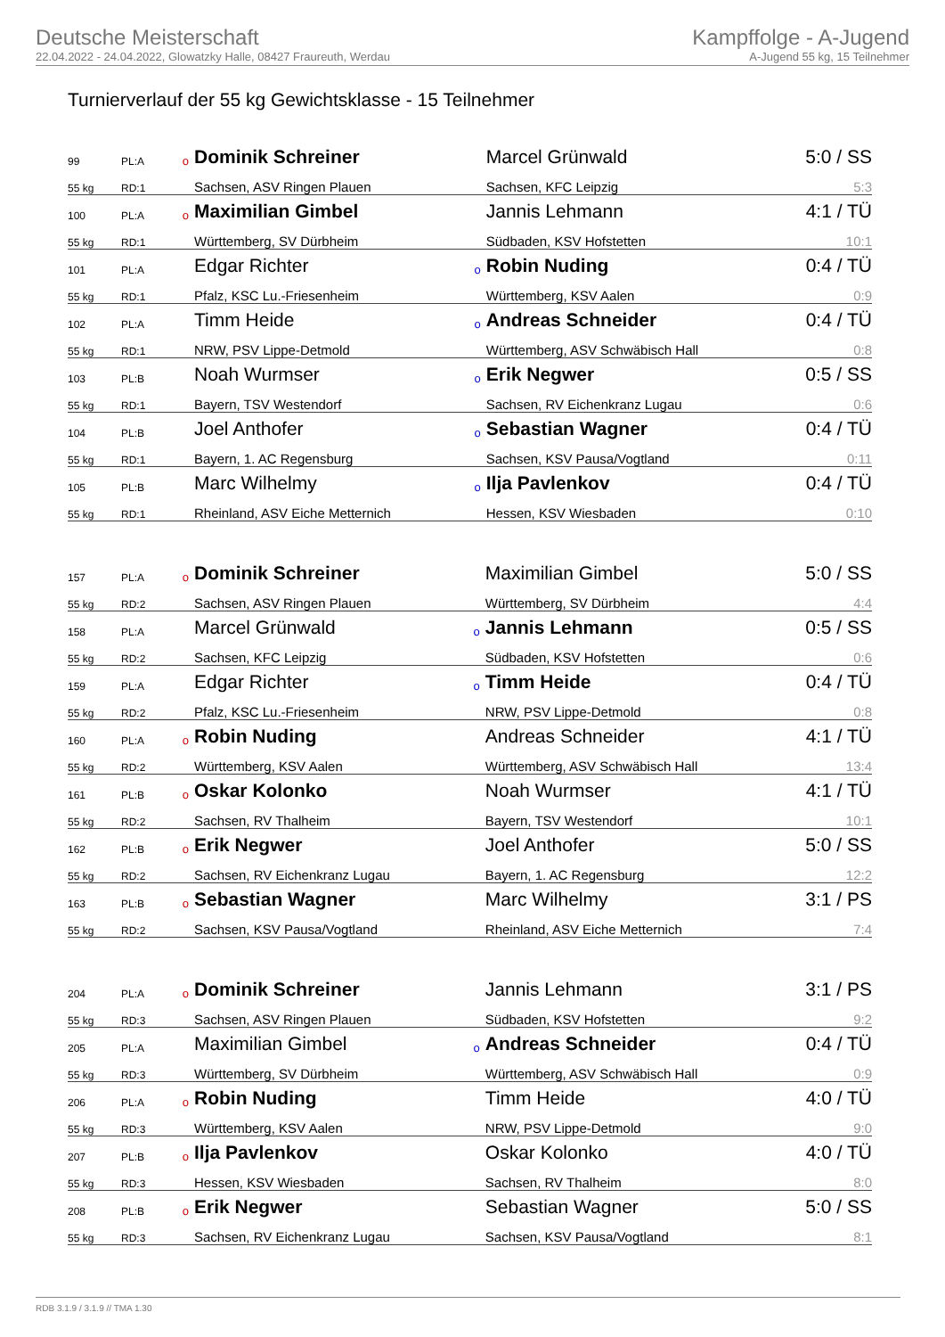Deutsche Meisterschaft
22.04.2022 - 24.04.2022, Glowatzky Halle, 08427 Fraureuth, Werdau
Kampffolge - A-Jugend
A-Jugend 55 kg, 15 Teilnehmer
Turnierverlauf der 55 kg Gewichtsklasse - 15 Teilnehmer
| 99 | PL:A | o | Dominik Schreiner | | Marcel Grünwald | 5:0 / SS |
| 55 kg | RD:1 | | Sachsen, ASV Ringen Plauen | | Sachsen, KFC Leipzig | 5:3 |
| 100 | PL:A | o | Maximilian Gimbel | | Jannis Lehmann | 4:1 / TÜ |
| 55 kg | RD:1 | | Württemberg, SV Dürbheim | | Südbaden, KSV Hofstetten | 10:1 |
| 101 | PL:A | | Edgar Richter | o | Robin Nuding | 0:4 / TÜ |
| 55 kg | RD:1 | | Pfalz, KSC Lu.-Friesenheim | | Württemberg, KSV Aalen | 0:9 |
| 102 | PL:A | | Timm Heide | o | Andreas Schneider | 0:4 / TÜ |
| 55 kg | RD:1 | | NRW, PSV Lippe-Detmold | | Württemberg, ASV Schwäbisch Hall | 0:8 |
| 103 | PL:B | | Noah Wurmser | o | Erik Negwer | 0:5 / SS |
| 55 kg | RD:1 | | Bayern, TSV Westendorf | | Sachsen, RV Eichenkranz Lugau | 0:6 |
| 104 | PL:B | | Joel Anthofer | o | Sebastian Wagner | 0:4 / TÜ |
| 55 kg | RD:1 | | Bayern, 1. AC Regensburg | | Sachsen, KSV Pausa/Vogtland | 0:11 |
| 105 | PL:B | | Marc Wilhelmy | o | Ilja Pavlenkov | 0:4 / TÜ |
| 55 kg | RD:1 | | Rheinland, ASV Eiche Metternich | | Hessen, KSV Wiesbaden | 0:10 |
| 157 | PL:A | o | Dominik Schreiner | | Maximilian Gimbel | 5:0 / SS |
| 55 kg | RD:2 | | Sachsen, ASV Ringen Plauen | | Württemberg, SV Dürbheim | 4:4 |
| 158 | PL:A | | Marcel Grünwald | o | Jannis Lehmann | 0:5 / SS |
| 55 kg | RD:2 | | Sachsen, KFC Leipzig | | Südbaden, KSV Hofstetten | 0:6 |
| 159 | PL:A | | Edgar Richter | o | Timm Heide | 0:4 / TÜ |
| 55 kg | RD:2 | | Pfalz, KSC Lu.-Friesenheim | | NRW, PSV Lippe-Detmold | 0:8 |
| 160 | PL:A | o | Robin Nuding | | Andreas Schneider | 4:1 / TÜ |
| 55 kg | RD:2 | | Württemberg, KSV Aalen | | Württemberg, ASV Schwäbisch Hall | 13:4 |
| 161 | PL:B | o | Oskar Kolonko | | Noah Wurmser | 4:1 / TÜ |
| 55 kg | RD:2 | | Sachsen, RV Thalheim | | Bayern, TSV Westendorf | 10:1 |
| 162 | PL:B | o | Erik Negwer | | Joel Anthofer | 5:0 / SS |
| 55 kg | RD:2 | | Sachsen, RV Eichenkranz Lugau | | Bayern, 1. AC Regensburg | 12:2 |
| 163 | PL:B | o | Sebastian Wagner | | Marc Wilhelmy | 3:1 / PS |
| 55 kg | RD:2 | | Sachsen, KSV Pausa/Vogtland | | Rheinland, ASV Eiche Metternich | 7:4 |
| 204 | PL:A | o | Dominik Schreiner | | Jannis Lehmann | 3:1 / PS |
| 55 kg | RD:3 | | Sachsen, ASV Ringen Plauen | | Südbaden, KSV Hofstetten | 9:2 |
| 205 | PL:A | | Maximilian Gimbel | o | Andreas Schneider | 0:4 / TÜ |
| 55 kg | RD:3 | | Württemberg, SV Dürbheim | | Württemberg, ASV Schwäbisch Hall | 0:9 |
| 206 | PL:A | o | Robin Nuding | | Timm Heide | 4:0 / TÜ |
| 55 kg | RD:3 | | Württemberg, KSV Aalen | | NRW, PSV Lippe-Detmold | 9:0 |
| 207 | PL:B | o | Ilja Pavlenkov | | Oskar Kolonko | 4:0 / TÜ |
| 55 kg | RD:3 | | Hessen, KSV Wiesbaden | | Sachsen, RV Thalheim | 8:0 |
| 208 | PL:B | o | Erik Negwer | | Sebastian Wagner | 5:0 / SS |
| 55 kg | RD:3 | | Sachsen, RV Eichenkranz Lugau | | Sachsen, KSV Pausa/Vogtland | 8:1 |
RDB 3.1.9 / 3.1.9 // TMA 1.30